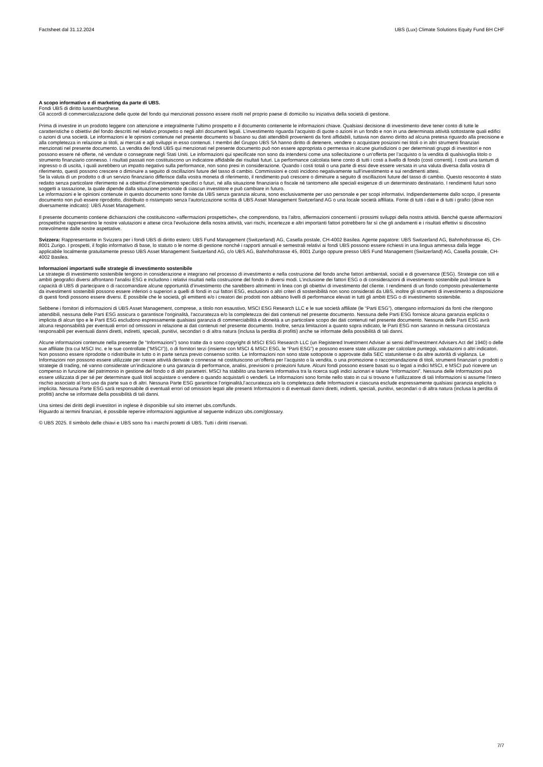Factsheet dal 31.12.2024 UBS (Lux) Climate Solutions Equity Fund BH CHF
A scopo informativo e di marketing da parte di UBS.
Fondi UBS di diritto lussemburghese.
Gli accordi di commercializzazione delle quote del fondo qui menzionati possono essere risolti nel proprio paese di domicilio su iniziativa della società di gestione.
Prima di investire in un prodotto leggere con attenzione e integralmente l’ultimo prospetto e il documento contenente le informazioni chiave. Qualsiasi decisione di investimento deve tener conto di tutte le caratteristiche o obiettivi del fondo descritti nel relativo prospetto o negli altri documenti legali. L’investimento riguarda l’acquisto di quote o azioni in un fondo e non in una determinata attività sottostante quali edifici o azioni di una società. Le informazioni e le opinioni contenute nel presente documento si basano su dati attendibili provenienti da fonti affidabili, tuttavia non danno diritto ad alcuna pretesa riguardo alla precisione e alla completezza in relazione ai titoli, ai mercati e agli sviluppi in esso contenuti. I membri del Gruppo UBS SA hanno diritto di detenere, vendere o acquistare posizioni nei titoli o in altri strumenti finanziari menzionati nel presente documento. La vendita dei fondi UBS qui menzionati nel presente documento può non essere appropriata o permessa in alcune giurisdizioni o per determinati gruppi di investitori e non possono essere né offerte, né vendute o consegnate negli Stati Uniti. Le informazioni qui specificate non sono da intendersi come una sollecitazione o un’offerta per l’acquisto o la vendita di qualsivoglia titolo o strumento finanziario connesso. I risultati passati non costituiscono un indicatore affidabile dei risultati futuri. La performance calcolata tiene conto di tutti i costi a livello di fondo (costi correnti). I costi una tantum di ingresso o di uscita, i quali avrebbero un impatto negativo sulla performance, non sono presi in considerazione. Quando i costi totali o una parte di essi deve essere versata in una valuta diversa dalla vostra di riferimento, questi possono crescere o diminuire a seguito di oscillazioni future del tasso di cambio. Commissioni e costi incidono negativamente sull’investimento e sui rendimenti attesi.
Se la valuta di un prodotto o di un servizio finanziario differisce dalla vostra moneta di riferimento, il rendimento può crescere o diminuire a seguito di oscillazioni future del tasso di cambio. Questo resoconto è stato redatto senza particolare riferimento né a obiettivi d’investimento specifici o futuri, né alla situazione finanziaria o fiscale né tantomeno alle speciali esigenze di un determinato destinatario. I rendimenti futuri sono soggetti a tassazione, la quale dipende dalla situazione personale di ciascun investitore e può cambiare in futuro.
Le informazioni e le opinioni contenute in questo documento sono fornite da UBS senza garanzia alcuna, sono esclusivamente per uso personale e per scopi informativi. Indipendentemente dallo scopo, il presente documento non può essere riprodotto, distribuito o ristampato senza l’autorizzazione scritta di UBS Asset Management Switzerland AG o una locale società affiliata. Fonte di tutti i dati e di tutti i grafici (dove non diversamente indicato): UBS Asset Management.
Il presente documento contiene dichiarazioni che costituiscono «affermazioni prospettiche», che comprendono, tra l’altro, affermazioni concernenti i prossimi sviluppi della nostra attività. Benché queste affermazioni prospettiche rappresentino le nostre valutazioni e attese circa l’evoluzione della nostra attività, vari rischi, incertezze e altri importanti fattori potrebbero far sì che gli andamenti e i risultati effettivi si discostino notevolmente dalle nostre aspettative.
Svizzera: Rappresentante in Svizzera per i fondi UBS di diritto estero: UBS Fund Management (Switzerland) AG, Casella postale, CH-4002 Basilea. Agente pagatore: UBS Switzerland AG, Bahnhofstrasse 45, CH-8001 Zurigo. I prospetti, il foglio informativo di base, lo statuto o le norme di gestione nonché i rapporti annuali e semestrali relativi ai fondi UBS possono essere richiesti in una lingua ammessa dalla legge applicabile localmente gratuitamente presso UBS Asset Management Switzerland AG, c/o UBS AG, Bahnhofstrasse 45, 8001 Zurigo oppure presso UBS Fund Management (Switzerland) AG, Casella postale, CH-4002 Basilea.
Informazioni importanti sulle strategie di investimento sostenibile
Le strategie di investimento sostenibile tengono in considerazione e integrano nel processo di investimento e nella costruzione del fondo anche fattori ambientali, sociali e di governance (ESG). Strategie con stili e ambiti geografici diversi affrontano l'analisi ESG e includono i relativi risultati nella costruzione del fondo in diversi modi. L’inclusione dei fattori ESG o di considerazioni di investimento sostenibile può limitare la capacità di UBS di partecipare o di raccomandare alcune opportunità d’investimento che sarebbero altrimenti in linea con gli obiettivi di investimento del cliente. I rendimenti di un fondo composto prevalentemente da investimenti sostenibili possono essere inferiori o superiori a quelli di fondi in cui fattori ESG, esclusioni o altri criteri di sostenibilità non sono considerati da UBS, inoltre gli strumenti di investimento a disposizione di questi fondi possono essere diversi. È possibile che le società, gli emittenti e/o i creatori dei prodotti non abbiano livelli di performance elevati in tutti gli ambiti ESG o di investimento sostenibile.
Sebbene i fornitori di informazioni di UBS Asset Management, comprese, a titolo non esaustivo, MSCI ESG Research LLC e le sue società affiliate (le “Parti ESG”), ottengano informazioni da fonti che ritengono attendibili, nessuna delle Parti ESG assicura o garantisce l'originalità, l'accuratezza e/o la completezza dei dati contenuti nel presente documento. Nessuna delle Parti ESG fornisce alcuna garanzia esplicita o implicita di alcun tipo e le Parti ESG escludono espressamente qualsiasi garanzia di commerciabilità e idoneità a un particolare scopo dei dati contenuti nel presente documento. Nessuna delle Parti ESG avrà alcuna responsabilità per eventuali errori od omissioni in relazione ai dati contenuti nel presente documento. Inoltre, senza limitazioni a quanto sopra indicato, le Parti ESG non saranno in nessuna circostanza responsabili per eventuali danni diretti, indiretti, speciali, punitivi, secondari o di altra natura (inclusa la perdita di profitti) anche se informate della possibilità di tali danni.
Alcune informazioni contenute nella presente (le “Informazioni”) sono tratte da o sono copyright di MSCI ESG Research LLC (un Registered Investment Adviser ai sensi dell’Investment Advisers Act del 1940) o delle sue affiliate (tra cui MSCI Inc. e le sue controllate (“MSCI”)), o di fornitori terzi (insieme con MSCI & MSCI ESG, le “Parti ESG”) e possono essere state utilizzate per calcolare punteggi, valutazioni o altri indicatori. Non possono essere riprodotte o ridistribuite in tutto o in parte senza previo consenso scritto. Le Informazioni non sono state sottoposte o approvate dalla SEC statunitense o da altre autorità di vigilanza. Le Informazioni non possono essere utilizzate per creare attività derivate o connesse né costituiscono un’offerta per l’acquisto o la vendita, o una promozione o raccomandazione di titoli, strumenti finanziari o prodotti o strategie di trading, né vanno considerate un’indicazione o una garanzia di performance, analisi, previsioni o proiezioni future. Alcuni fondi possono essere basati su o legati a indici MSCI, e MSCI può ricevere un compenso in funzione del patrimonio in gestione del fondo o di altri parametri. MSCI ha stabilito una barriera informativa tra la ricerca sugli indici azionari e talune “Informazioni”. Nessuna delle Informazioni può essere utilizzata di per sé per determinare quali titoli acquistare o vendere o quando acquistarli o venderli. Le Informazioni sono fornite nello stato in cui si trovano e l'utilizzatore di tali Informazioni si assume l'intero rischio associato al loro uso da parte sua o di altri. Nessuna Parte ESG garantisce l’originalità,l’accuratezza e/o la completezza delle Informazioni e ciascuna esclude espressamente qualsiasi garanzia esplicita o implicita. Nessuna Parte ESG sarà responsabile di eventuali errori od omissioni legati alle presenti Informazioni o di eventuali danni diretti, indiretti, speciali, punitivi, secondari o di altra natura (inclusa la perdita di profitti) anche se informate della possibilità di tali danni.
Una sintesi dei diritti degli investitori in inglese è disponibile sul sito internet ubs.com/funds.
Riguardo ai termini finanziari, è possibile reperire informazioni aggiuntive al seguente indirizzo ubs.com/glossary.
© UBS 2025. Il simbolo delle chiavi e UBS sono fra i marchi protetti di UBS. Tutti i diritti riservati.
7/7